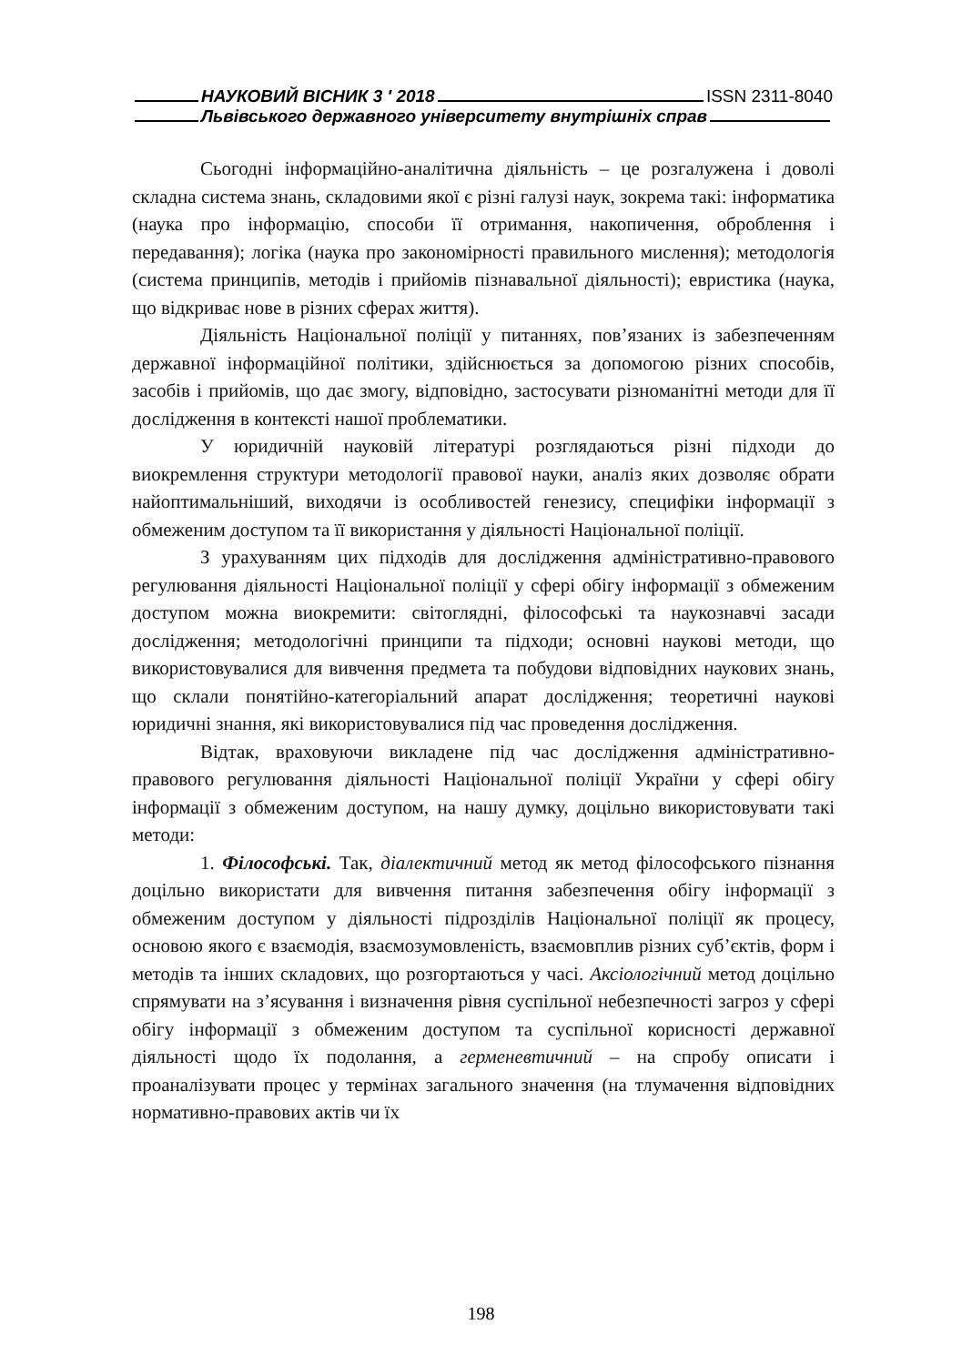НАУКОВИЙ ВІСНИК 3 ′ 2018 ISSN 2311-8040
Львівського державного університету внутрішніх справ
Сьогодні інформаційно-аналітична діяльність – це розгалужена і доволі складна система знань, складовими якої є різні галузі наук, зокрема такі: інформатика (наука про інформацію, способи її отримання, накопичення, оброблення і передавання); логіка (наука про закономірності правильного мислення); методологія (система принципів, методів і прийомів пізнавальної діяльності); евристика (наука, що відкриває нове в різних сферах життя).
Діяльність Національної поліції у питаннях, пов’язаних із забезпеченням державної інформаційної політики, здійснюється за допомогою різних способів, засобів і прийомів, що дає змогу, відповідно, застосувати різноманітні методи для її дослідження в контексті нашої проблематики.
У юридичній науковій літературі розглядаються різні підходи до виокремлення структури методології правової науки, аналіз яких дозволяє обрати найоптимальніший, виходячи із особливостей генезису, специфіки інформації з обмеженим доступом та її використання у діяльності Національної поліції.
З урахуванням цих підходів для дослідження адміністративно-правового регулювання діяльності Національної поліції у сфері обігу інформації з обмеженим доступом можна виокремити: світоглядні, філософські та наукознавчі засади дослідження; методологічні принципи та підходи; основні наукові методи, що використовувалися для вивчення предмета та побудови відповідних наукових знань, що склали понятійно-категоріальний апарат дослідження; теоретичні наукові юридичні знання, які використовувалися під час проведення дослідження.
Відтак, враховуючи викладене під час дослідження адміністративно-правового регулювання діяльності Національної поліції України у сфері обігу інформації з обмеженим доступом, на нашу думку, доцільно використовувати такі методи:
1. Філософські. Так, діалектичний метод як метод філософського пізнання доцільно використати для вивчення питання забезпечення обігу інформації з обмеженим доступом у діяльності підрозділів Національної поліції як процесу, основою якого є взаємодія, взаємозумовленість, взаємовплив різних суб’єктів, форм і методів та інших складових, що розгортаються у часі. Аксіологічний метод доцільно спрямувати на з’ясування і визначення рівня суспільної небезпечності загроз у сфері обігу інформації з обмеженим доступом та суспільної корисності державної діяльності щодо їх подолання, а герменевтичний – на спробу описати і проаналізувати процес у термінах загального значення (на тлумачення відповідних нормативно-правових актів чи їх
198